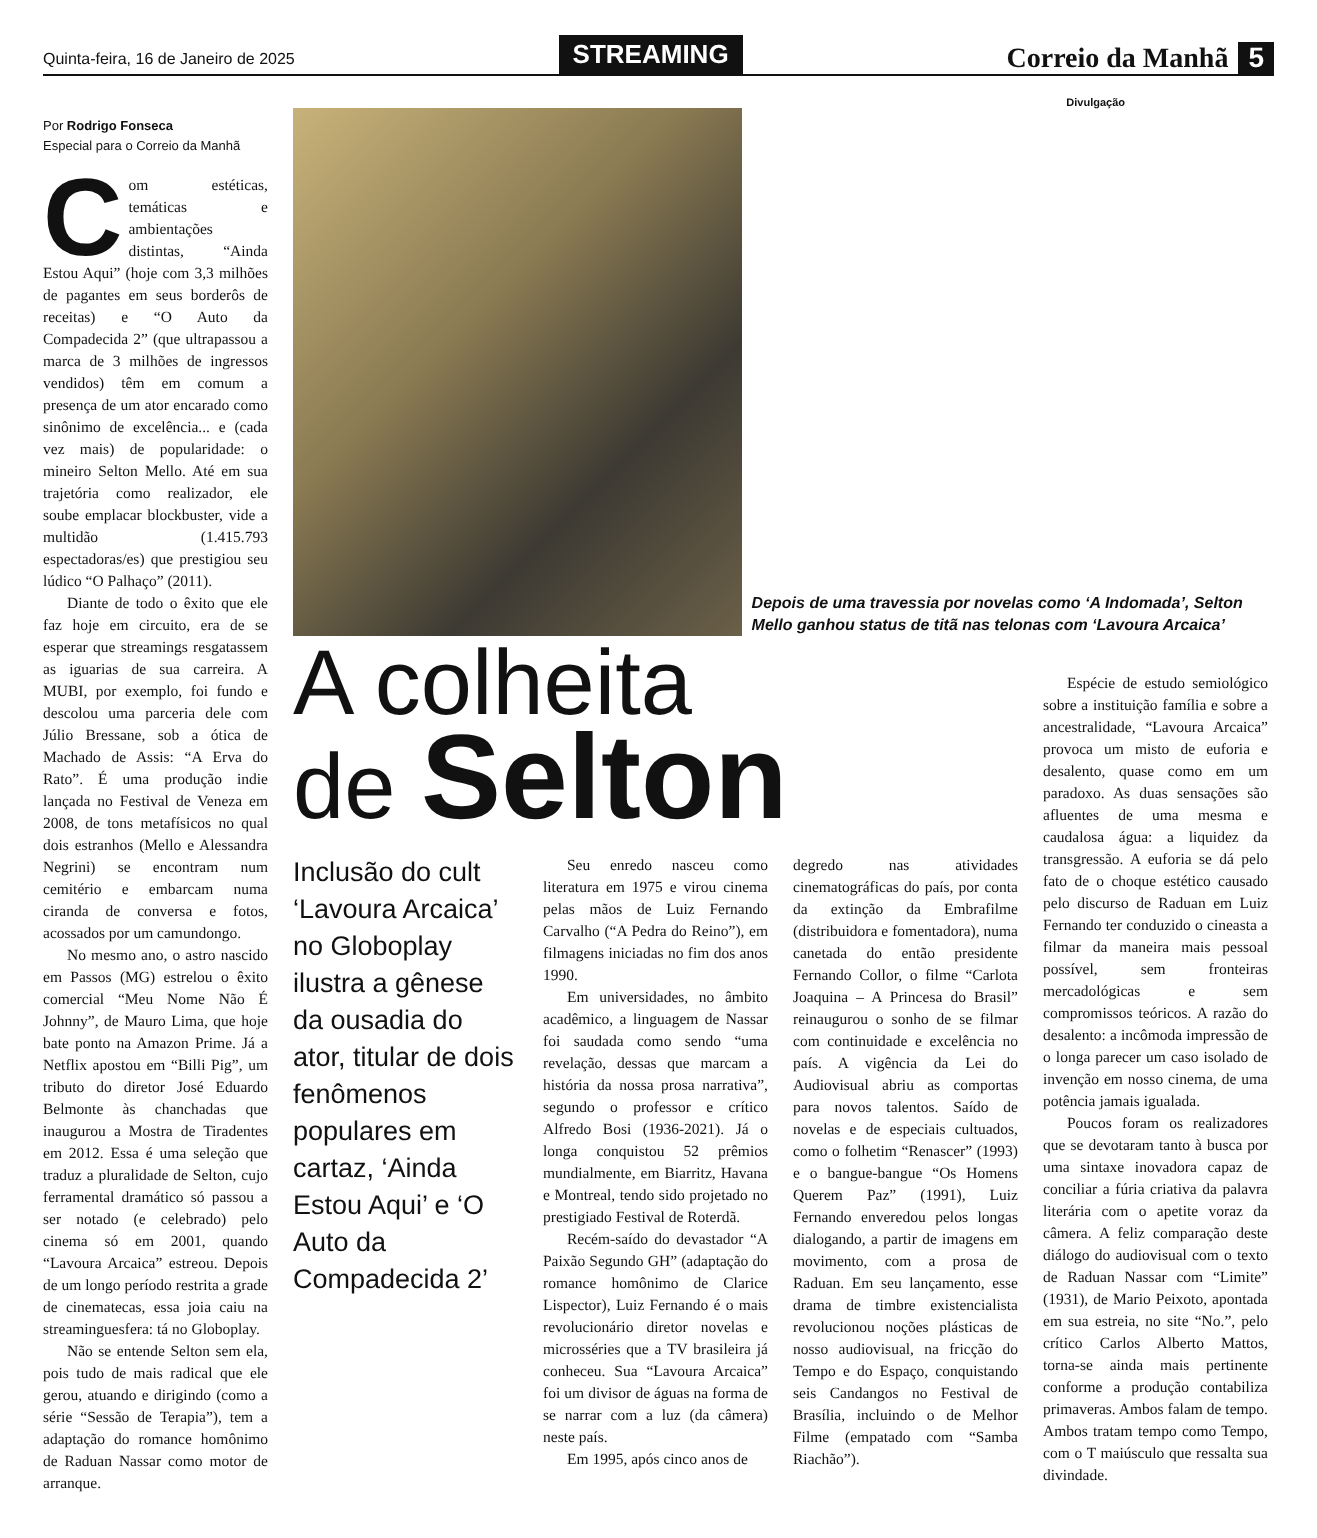Quinta-feira, 16 de Janeiro de 2025
STREAMING
Correio da Manhã 5
Por Rodrigo Fonseca
Especial para o Correio da Manhã
Com estéticas, temáticas e ambientações distintas, “Ainda Estou Aqui” (hoje com 3,3 milhões de pagantes em seus borderôs de receitas) e “O Auto da Compadecida 2” (que ultrapassou a marca de 3 milhões de ingressos vendidos) têm em comum a presença de um ator encarado como sinônimo de excelência... e (cada vez mais) de popularidade: o mineiro Selton Mello. Até em sua trajetória como realizador, ele soube emplacar blockbuster, vide a multidão (1.415.793 espectadoras/es) que prestigiou seu lúdico “O Palhaço” (2011).
Diante de todo o êxito que ele faz hoje em circuito, era de se esperar que streamings resgatassem as iguarias de sua carreira. A MUBI, por exemplo, foi fundo e descolou uma parceria dele com Júlio Bressane, sob a ótica de Machado de Assis: “A Erva do Rato”. É uma produção indie lançada no Festival de Veneza em 2008, de tons metafísicos no qual dois estranhos (Mello e Alessandra Negrini) se encontram num cemitério e embarcam numa ciranda de conversa e fotos, acossados por um camundongo.
No mesmo ano, o astro nascido em Passos (MG) estrelou o êxito comercial “Meu Nome Não É Johnny”, de Mauro Lima, que hoje bate ponto na Amazon Prime. Já a Netflix apostou em “Billi Pig”, um tributo do diretor José Eduardo Belmonte às chanchadas que inaugurou a Mostra de Tiradentes em 2012. Essa é uma seleção que traduz a pluralidade de Selton, cujo ferramental dramático só passou a ser notado (e celebrado) pelo cinema só em 2001, quando “Lavoura Arcaica” estreou. Depois de um longo período restrita a grade de cinematecas, essa joia caiu na streaminguesfera: tá no Globoplay.
Não se entende Selton sem ela, pois tudo de mais radical que ele gerou, atuando e dirigindo (como a série “Sessão de Terapia”), tem a adaptação do romance homônimo de Raduan Nassar como motor de arranque.
Divulgação
Depois de uma travessia por novelas como ‘A Indomada’, Selton Mello ganhou status de titã nas telonas com ‘Lavoura Arcaica’
A colheita
de Selton
Inclusão do cult ‘Lavoura Arcaica’ no Globoplay ilustra a gênese da ousadia do ator, titular de dois fenômenos populares em cartaz, ‘Ainda Estou Aqui’ e ‘O Auto da Compadecida 2’
Seu enredo nasceu como literatura em 1975 e virou cinema pelas mãos de Luiz Fernando Carvalho (“A Pedra do Reino”), em filmagens iniciadas no fim dos anos 1990.
Em universidades, no âmbito acadêmico, a linguagem de Nassar foi saudada como sendo “uma revelação, dessas que marcam a história da nossa prosa narrativa”, segundo o professor e crítico Alfredo Bosi (1936-2021). Já o longa conquistou 52 prêmios mundialmente, em Biarritz, Havana e Montreal, tendo sido projetado no prestigiado Festival de Roterdã.
Recém-saído do devastador “A Paixão Segundo GH” (adaptação do romance homônimo de Clarice Lispector), Luiz Fernando é o mais revolucionário diretor novelas e microsséries que a TV brasileira já conheceu. Sua “Lavoura Arcaica” foi um divisor de águas na forma de se narrar com a luz (da câmera) neste país.
Em 1995, após cinco anos de
degredo nas atividades cinematográficas do país, por conta da extinção da Embrafilme (distribuidora e fomentadora), numa canetada do então presidente Fernando Collor, o filme “Carlota Joaquina – A Princesa do Brasil” reinaugurou o sonho de se filmar com continuidade e excelência no país. A vigência da Lei do Audiovisual abriu as comportas para novos talentos. Saído de novelas e de especiais cultuados, como o folhetim “Renascer” (1993) e o bangue-bangue “Os Homens Querem Paz” (1991), Luiz Fernando enveredou pelos longas dialogando, a partir de imagens em movimento, com a prosa de Raduan. Em seu lançamento, esse drama de timbre existencialista revolucionou noções plásticas de nosso audiovisual, na fricção do Tempo e do Espaço, conquistando seis Candangos no Festival de Brasília, incluindo o de Melhor Filme (empatado com “Samba Riachão”).
Espécie de estudo semiológico sobre a instituição família e sobre a ancestralidade, “Lavoura Arcaica” provoca um misto de euforia e desalento, quase como em um paradoxo. As duas sensações são afluentes de uma mesma e caudalosa água: a liquidez da transgressão. A euforia se dá pelo fato de o choque estético causado pelo discurso de Raduan em Luiz Fernando ter conduzido o cineasta a filmar da maneira mais pessoal possível, sem fronteiras mercadológicas e sem compromissos teóricos. A razão do desalento: a incômoda impressão de o longa parecer um caso isolado de invenção em nosso cinema, de uma potência jamais igualada.
Poucos foram os realizadores que se devotaram tanto à busca por uma sintaxe inovadora capaz de conciliar a fúria criativa da palavra literária com o apetite voraz da câmera. A feliz comparação deste diálogo do audiovisual com o texto de Raduan Nassar com “Limite” (1931), de Mario Peixoto, apontada em sua estreia, no site “No.”, pelo crítico Carlos Alberto Mattos, torna-se ainda mais pertinente conforme a produção contabiliza primaveras. Ambos falam de tempo. Ambos tratam tempo como Tempo, com o T maiúsculo que ressalta sua divindade.